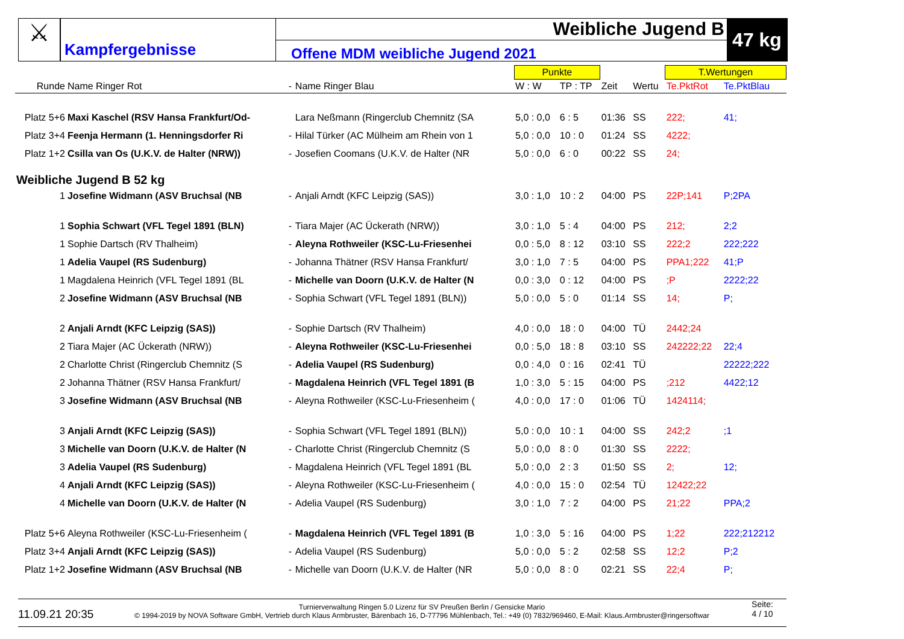⚔
Kampfergebnisse
Weibliche Jugend B
Offene MDM weibliche Jugend 2021
47 kg
| | | | | | Punkte | | | | T.Wertungen | |
| --- | --- | --- | --- | --- | --- | --- | --- | --- | --- | --- |
| Runde | Name Ringer Rot | - | Name Ringer Blau | | W : W | TP : TP | Zeit | Wertu | Te.PktRot | Te.PktBlau |
| Platz 5+6 | Maxi Kaschel (RSV Hansa Frankfurt/Od- | | Lara Neßmann (Ringerclub Chemnitz (SA | | 5,0 : 0,0 | 6 : 5 | 01:36 | SS | 222; | 41; |
| Platz 3+4 | Feenja Hermann (1. Henningsdorfer Ri | - | Hilal Türker (AC Mülheim am Rhein von 1 | | 5,0 : 0,0 | 10 : 0 | 01:24 | SS | 4222; | |
| Platz 1+2 | Csilla van Os (U.K.V. de Halter (NRW)) | - | Josefien Coomans (U.K.V. de Halter (NR | | 5,0 : 0,0 | 6 : 0 | 00:22 | SS | 24; | |
| Weibliche Jugend B 52 kg | | | | | | | | | | |
| 1 | Josefine Widmann (ASV Bruchsal (NB | - | Anjali Arndt (KFC Leipzig (SAS)) | | 3,0 : 1,0 | 10 : 2 | 04:00 | PS | 22P;141 | P;2PA |
| 1 | Sophia Schwart (VFL Tegel 1891 (BLN) | - | Tiara Majer (AC Ückerath (NRW)) | | 3,0 : 1,0 | 5 : 4 | 04:00 | PS | 212; | 2;2 |
| 1 | Sophie Dartsch (RV Thalheim) | - | Aleyna Rothweiler (KSC-Lu-Friesenhei | | 0,0 : 5,0 | 8 : 12 | 03:10 | SS | 222;2 | 222;222 |
| 1 | Adelia Vaupel (RS Sudenburg) | - | Johanna Thätner (RSV Hansa Frankfurt/ | | 3,0 : 1,0 | 7 : 5 | 04:00 | PS | PPA1;222 | 41;P |
| 1 | Magdalena Heinrich (VFL Tegel 1891 (BL | - | Michelle van Doorn (U.K.V. de Halter (N | | 0,0 : 3,0 | 0 : 12 | 04:00 | PS | ;P | 2222;22 |
| 2 | Josefine Widmann (ASV Bruchsal (NB | - | Sophia Schwart (VFL Tegel 1891 (BLN)) | | 5,0 : 0,0 | 5 : 0 | 01:14 | SS | 14; | P; |
| 2 | Anjali Arndt (KFC Leipzig (SAS)) | - | Sophie Dartsch (RV Thalheim) | | 4,0 : 0,0 | 18 : 0 | 04:00 | TÜ | 2442;24 | |
| 2 | Tiara Majer (AC Ückerath (NRW)) | - | Aleyna Rothweiler (KSC-Lu-Friesenhei | | 0,0 : 5,0 | 18 : 8 | 03:10 | SS | 242222;22 | 22;4 |
| 2 | Charlotte Christ (Ringerclub Chemnitz (S | - | Adelia Vaupel (RS Sudenburg) | | 0,0 : 4,0 | 0 : 16 | 02:41 | TÜ | | 22222;222 |
| 2 | Johanna Thätner (RSV Hansa Frankfurt/ | - | Magdalena Heinrich (VFL Tegel 1891 (B | | 1,0 : 3,0 | 5 : 15 | 04:00 | PS | ;212 | 4422;12 |
| 3 | Josefine Widmann (ASV Bruchsal (NB | - | Aleyna Rothweiler (KSC-Lu-Friesenheim ( | | 4,0 : 0,0 | 17 : 0 | 01:06 | TÜ | 1424114; | |
| 3 | Anjali Arndt (KFC Leipzig (SAS)) | - | Sophia Schwart (VFL Tegel 1891 (BLN)) | | 5,0 : 0,0 | 10 : 1 | 04:00 | SS | 242;2 | ;1 |
| 3 | Michelle van Doorn (U.K.V. de Halter (N | - | Charlotte Christ (Ringerclub Chemnitz (S | | 5,0 : 0,0 | 8 : 0 | 01:30 | SS | 2222; | |
| 3 | Adelia Vaupel (RS Sudenburg) | - | Magdalena Heinrich (VFL Tegel 1891 (BL | | 5,0 : 0,0 | 2 : 3 | 01:50 | SS | 2; | 12; |
| 4 | Anjali Arndt (KFC Leipzig (SAS)) | - | Aleyna Rothweiler (KSC-Lu-Friesenheim ( | | 4,0 : 0,0 | 15 : 0 | 02:54 | TÜ | 12422;22 | |
| 4 | Michelle van Doorn (U.K.V. de Halter (N | - | Adelia Vaupel (RS Sudenburg) | | 3,0 : 1,0 | 7 : 2 | 04:00 | PS | 21;22 | PPA;2 |
| Platz 5+6 | Aleyna Rothweiler (KSC-Lu-Friesenheim ( | - | Magdalena Heinrich (VFL Tegel 1891 (B | | 1,0 : 3,0 | 5 : 16 | 04:00 | PS | 1;22 | 222;212212 |
| Platz 3+4 | Anjali Arndt (KFC Leipzig (SAS)) | - | Adelia Vaupel (RS Sudenburg) | | 5,0 : 0,0 | 5 : 2 | 02:58 | SS | 12;2 | P;2 |
| Platz 1+2 | Josefine Widmann (ASV Bruchsal (NB | - | Michelle van Doorn (U.K.V. de Halter (NR | | 5,0 : 0,0 | 8 : 0 | 02:21 | SS | 22;4 | P; |
11.09.21 20:35
Turnierverwaltung Ringen 5.0 Lizenz für SV Preußen Berlin / Gensicke Mario
© 1994-2019 by NOVA Software GmbH, Vertrieb durch Klaus Armbruster, Bärenbach 16, D-77796 Mühlenbach, Tel.: +49 (0) 7832/969460, E-Mail: Klaus.Armbruster@ringersoftwar
Seite:
4 / 10